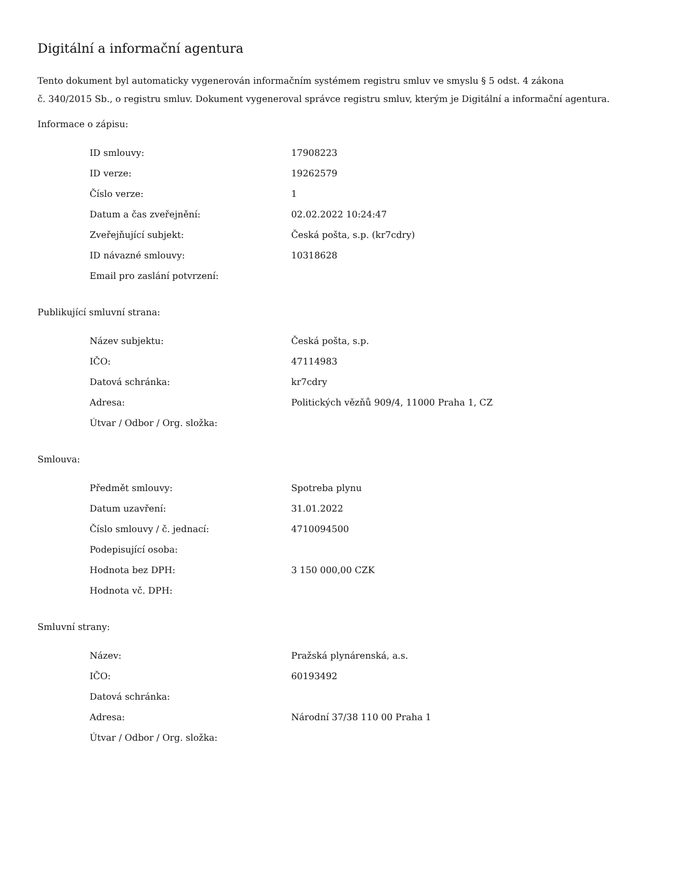Digitální a informační agentura
Tento dokument byl automaticky vygenerován informačním systémem registru smluv ve smyslu § 5 odst. 4 zákona
č. 340/2015 Sb., o registru smluv. Dokument vygeneroval správce registru smluv, kterým je Digitální a informační agentura.
Informace o zápisu:
| ID smlouvy: | 17908223 |
| ID verze: | 19262579 |
| Číslo verze: | 1 |
| Datum a čas zveřejnění: | 02.02.2022 10:24:47 |
| Zveřejňující subjekt: | Česká pošta, s.p. (kr7cdry) |
| ID návazné smlouvy: | 10318628 |
| Email pro zaslání potvrzení: | |
Publikující smluvní strana:
| Název subjektu: | Česká pošta, s.p. |
| IČO: | 47114983 |
| Datová schránka: | kr7cdry |
| Adresa: | Politických vězňů 909/4, 11000 Praha 1, CZ |
| Útvar / Odbor / Org. složka: | |
Smlouva:
| Předmět smlouvy: | Spotreba plynu |
| Datum uzavření: | 31.01.2022 |
| Číslo smlouvy / č. jednací: | 4710094500 |
| Podepisující osoba: | |
| Hodnota bez DPH: | 3 150 000,00 CZK |
| Hodnota vč. DPH: | |
Smluvní strany:
| Název: | Pražská plynárenská, a.s. |
| IČO: | 60193492 |
| Datová schránka: | |
| Adresa: | Národní 37/38 110 00 Praha 1 |
| Útvar / Odbor / Org. složka: | |